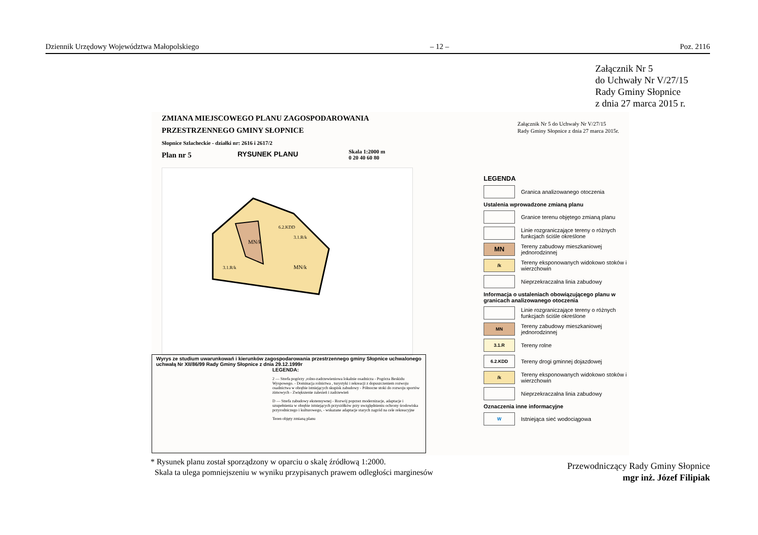Dziennik Urzędowy Województwa Małopolskiego – 12 – Poz. 2116
Załącznik Nr 5
do Uchwały Nr V/27/15
Rady Gminy Słopnice
z dnia 27 marca 2015 r.
ZMIANA MIEJSCOWEGO PLANU ZAGOSPODAROWANIA
PRZESTRZENNEGO GMINY SŁOPNICE
Słopnice Szlacheckie - działki nr: 2616 i 2617/2
Plan nr 5
RYSUNEK PLANU
Skala 1:2000 m
0 20 40 60 80
MN/k
3.1.R/k
3.1.R/k
MN/k
6.2.KDD
Wyrys ze studium uwarunkowań i kierunków zagospodarowania przestrzennego gminy Słopnice uchwalonego uchwałą Nr XII/86/99 Rady Gminy Słopnice z dnia 29.12.1999r
LEGENDA:
2 — Strefa pogórzy ,rolno-zadrzewieniowa lokalnie osadnicza - Pogórza Beskidu Wyspowego. - Dominacja rolnictwa , turystyki i rekreacji z dopuszczeniem rozwoju osadnictwa w obrębie istniejących skupisk zabudowy - Północne stoki do rozwoju sportów zimowych - Zwiększenie zalesień i zadrzewień
D — Strefa zabudowy ekstensywnej - Rozwój poprzez modernizacje, adaptacje i uzupełnienia w obrębie istniejących przysiółków przy uwzględnieniu ochrony środowiska przyrodniczego i kulturowego, - wskazane adaptacje starych zagród na cele rekreacyjne
Teren objęty zmianą planu
Załącznik Nr 5 do Uchwały Nr V/27/15
Rady Gminy Słopnice z dnia 27 marca 2015r.
LEGENDA
Granica analizowanego otoczenia
Ustalenia wprowadzone zmianą planu
Granice terenu objętego zmianą planu
Linie rozgraniczające tereny o różnych funkcjach ściśle określone
MN
Tereny zabudowy mieszkaniowej jednorodzinnej
/k
Tereny eksponowanych widokowo stoków i wierzchowin
Nieprzekraczalna linia zabudowy
Informacja o ustaleniach obowiązującego planu w granicach analizowanego otoczenia
Linie rozgraniczające tereny o różnych funkcjach ściśle określone
MN
Tereny zabudowy mieszkaniowej jednorodzinnej
3.1.R
Tereny rolne
6.2.KDD
Tereny drogi gminnej dojazdowej
/k
Tereny eksponowanych widokowo stoków i wierzchowin
Nieprzekraczalna linia zabudowy
Oznaczenia inne informacyjne
W
Istniejąca sieć wodociągowa
* Rysunek planu został sporządzony w oparciu o skalę źródłową 1:2000.
Skala ta ulega pomniejszeniu w wyniku przypisanych prawem odległości marginesów
Przewodniczący Rady Gminy Słopnice
mgr inż. Józef Filipiak